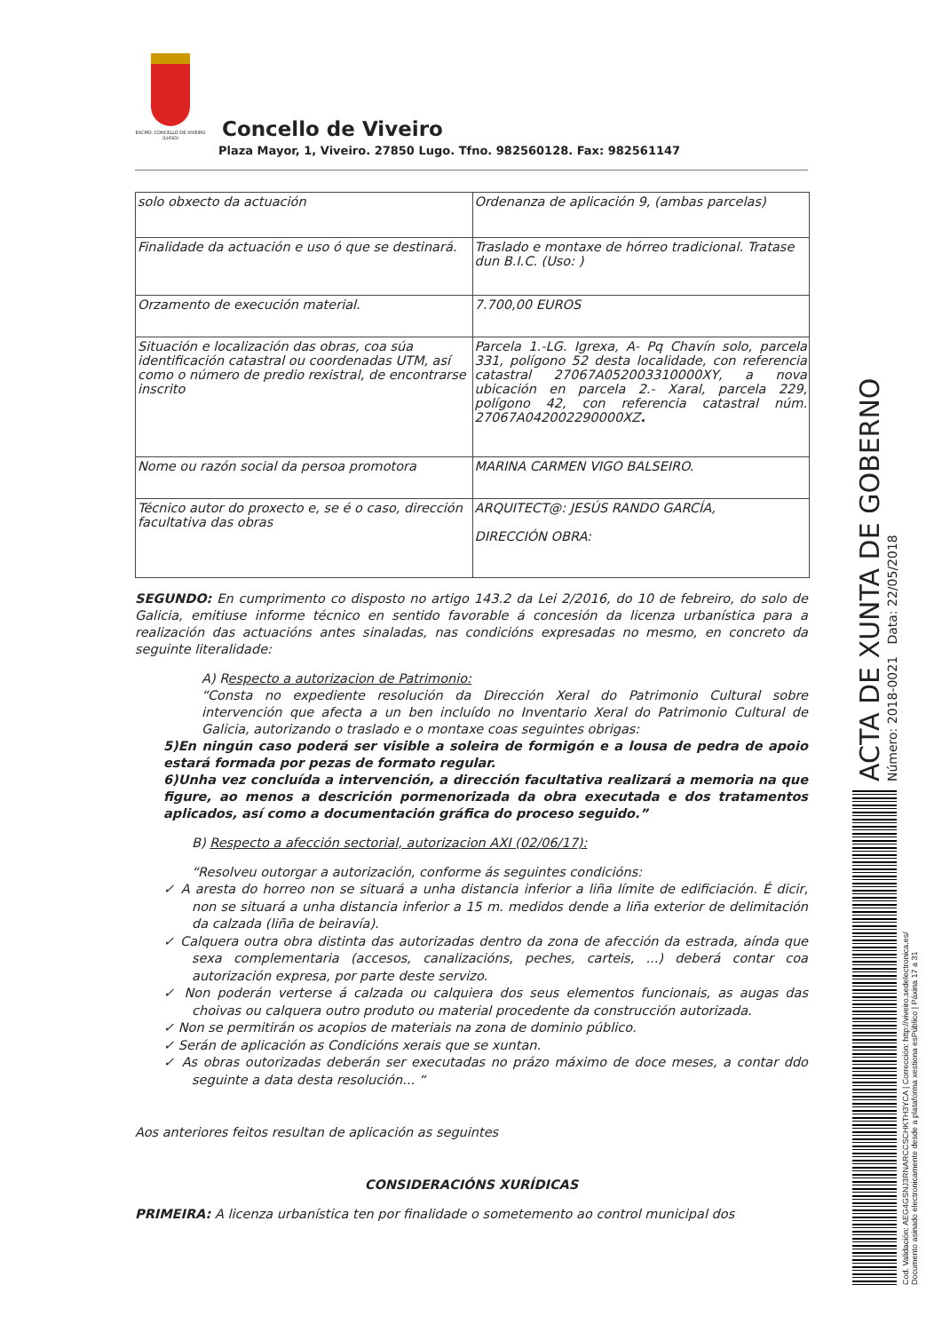EXCMO. CONCELLO DE VIVEIRO (LUGO)
Concello de Viveiro
Plaza Mayor, 1, Viveiro. 27850 Lugo. Tfno. 982560128. Fax: 982561147
| solo obxecto da actuación | Ordenanza de aplicación 9, (ambas parcelas) |
| Finalidade da actuación e uso ó que se destinará. | Traslado e montaxe de hórreo tradicional. Tratase dun B.I.C. (Uso: ) |
| Orzamento de execución material. | 7.700,00 EUROS |
| Situación e localización das obras, coa súa identificación catastral ou coordenadas UTM, así como o número de predio rexistral, de encontrarse inscrito | Parcela 1.-LG. Igrexa, A- Pq Chavín solo, parcela 331, polígono 52 desta localidade, con referencia catastral 27067A052003310000XY, a nova ubicación en parcela 2.- Xaral, parcela 229, polígono 42, con referencia catastral núm. 27067A042002290000XZ . |
| Nome ou razón social da persoa promotora | MARINA CARMEN VIGO BALSEIRO. |
| Técnico autor do proxecto e, se é o caso, dirección facultativa das obras | ARQUITECT@: JESÚS RANDO GARCÍA, DIRECCIÓN OBRA: |
SEGUNDO: En cumprimento co disposto no artigo 143.2 da Lei 2/2016, do 10 de febreiro, do solo de Galicia, emitiuse informe técnico en sentido favorable á concesión da licenza urbanística para a realización das actuacións antes sinaladas, nas condicións expresadas no mesmo, en concreto da seguinte literalidade:
A) Respecto a autorizacion de Patrimonio:
“Consta no expediente resolución da Dirección Xeral do Patrimonio Cultural sobre intervención que afecta a un ben incluído no Inventario Xeral do Patrimonio Cultural de Galicia, autorizando o traslado e o montaxe coas seguintes obrigas:
5)En ningún caso poderá ser visible a soleira de formigón e a lousa de pedra de apoio estará formada por pezas de formato regular.
6)Unha vez concluída a intervención, a dirección facultativa realizará a memoria na que figure, ao menos a descrición pormenorizada da obra executada e dos tratamentos aplicados, así como a documentación gráfica do proceso seguido.”
B) Respecto a afección sectorial, autorizacion AXI (02/06/17):
“Resolveu outorgar a autorización, conforme ás seguintes condicións:
✓ A aresta do horreo non se situará a unha distancia inferior a liña límite de edificiación. É dicir, non se situará a unha distancia inferior a 15 m. medidos dende a liña exterior de delimitación da calzada (liña de beiravía).
✓ Calquera outra obra distinta das autorizadas dentro da zona de afección da estrada, aínda que sexa complementaria (accesos, canalizacións, peches, carteis, ...) deberá contar coa autorización expresa, por parte deste servizo.
✓ Non poderán verterse á calzada ou calquiera dos seus elementos funcionais, as augas das choivas ou calquera outro produto ou material procedente da construcción autorizada.
✓ Non se permitirán os acopios de materiais na zona de dominio público.
✓ Serán de aplicación as Condicións xerais que se xuntan.
✓ As obras outorizadas deberán ser executadas no prázo máximo de doce meses, a contar ddo seguinte a data desta resolución... “
Aos anteriores feitos resultan de aplicación as seguintes
CONSIDERACIÓNS XURÍDICAS
PRIMEIRA: A licenza urbanística ten por finalidade o sometemento ao control municipal dos
ACTA DE XUNTA DE GOBERNO
Número: 2018-0021 Data: 22/05/2018
Cod. Validación: AEG4GSNJ3RNARCCSCHKTH3YCA | Corrección: http://viveiro.sedelectronica.es/
Documento asinado electronicamente desde a plataforma xestiona esPúblico | Páxina 17 a 31